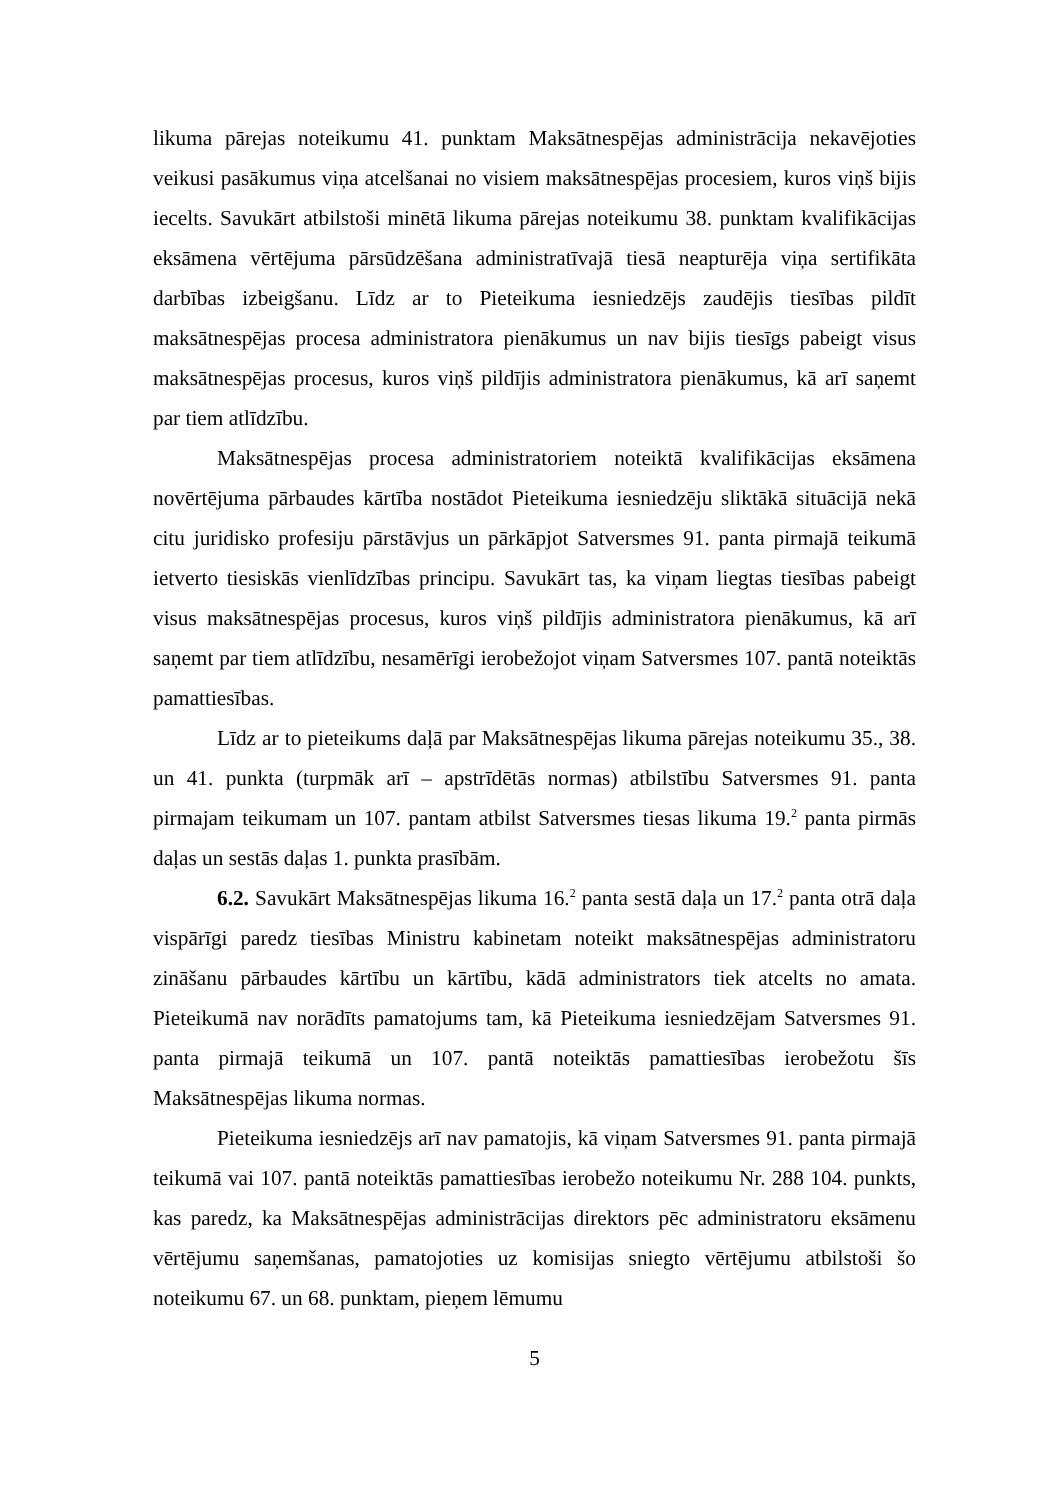likuma pārejas noteikumu 41. punktam Maksātnespējas administrācija nekavējoties veikusi pasākumus viņa atcelšanai no visiem maksātnespējas procesiem, kuros viņš bijis iecelts. Savukārt atbilstoši minētā likuma pārejas noteikumu 38. punktam kvalifikācijas eksāmena vērtējuma pārsūdzēšana administratīvajā tiesā neapturēja viņa sertifikāta darbības izbeigšanu. Līdz ar to Pieteikuma iesniedzējs zaudējis tiesības pildīt maksātnespējas procesa administratora pienākumus un nav bijis tiesīgs pabeigt visus maksātnespējas procesus, kuros viņš pildījis administratora pienākumus, kā arī saņemt par tiem atlīdzību.
Maksātnespējas procesa administratoriem noteiktā kvalifikācijas eksāmena novērtējuma pārbaudes kārtība nostādot Pieteikuma iesniedzēju sliktākā situācijā nekā citu juridisko profesiju pārstāvjus un pārkāpjot Satversmes 91. panta pirmajā teikumā ietverto tiesiskās vienlīdzības principu. Savukārt tas, ka viņam liegtas tiesības pabeigt visus maksātnespējas procesus, kuros viņš pildījis administratora pienākumus, kā arī saņemt par tiem atlīdzību, nesamērīgi ierobežojot viņam Satversmes 107. pantā noteiktās pamattiesības.
Līdz ar to pieteikums daļā par Maksātnespējas likuma pārejas noteikumu 35., 38. un 41. punkta (turpmāk arī – apstrīdētās normas) atbilstību Satversmes 91. panta pirmajam teikumam un 107. pantam atbilst Satversmes tiesas likuma 19.<sup>2</sup> panta pirmās daļas un sestās daļas 1. punkta prasībām.
6.2. Savukārt Maksātnespējas likuma 16.<sup>2</sup> panta sestā daļa un 17.<sup>2</sup> panta otrā daļa vispārīgi paredz tiesības Ministru kabinetam noteikt maksātnespējas administratoru zināšanu pārbaudes kārtību un kārtību, kādā administrators tiek atcelts no amata. Pieteikumā nav norādīts pamatojums tam, kā Pieteikuma iesniedzējam Satversmes 91. panta pirmajā teikumā un 107. pantā noteiktās pamattiesības ierobežotu šīs Maksātnespējas likuma normas.
Pieteikuma iesniedzējs arī nav pamatojis, kā viņam Satversmes 91. panta pirmajā teikumā vai 107. pantā noteiktās pamattiesības ierobežo noteikumu Nr. 288 104. punkts, kas paredz, ka Maksātnespējas administrācijas direktors pēc administratoru eksāmenu vērtējumu saņemšanas, pamatojoties uz komisijas sniegto vērtējumu atbilstoši šo noteikumu 67. un 68. punktam, pieņem lēmumu
5